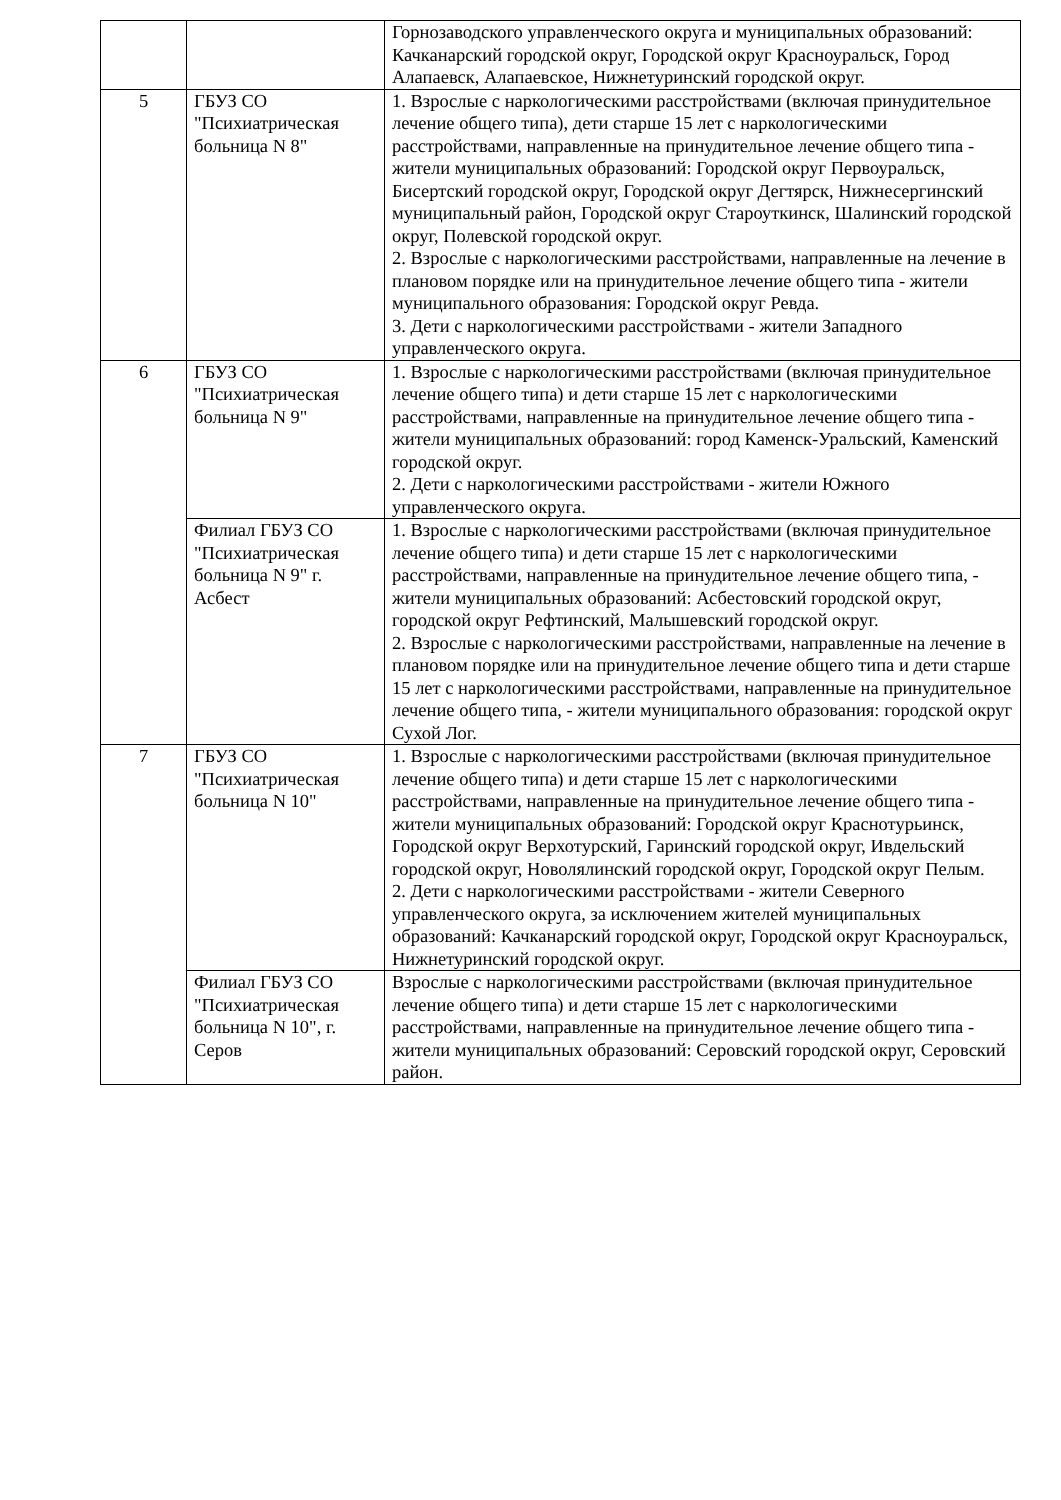| | | Горнозаводского управленческого округа и муниципальных образований: Качканарский городской округ, Городской округ Красноуральск, Город Алапаевск, Алапаевское, Нижнетуринский городской округ. |
| 5 | ГБУЗ СО "Психиатрическая больница N 8" | 1. Взрослые с наркологическими расстройствами (включая принудительное лечение общего типа), дети старше 15 лет с наркологическими расстройствами, направленные на принудительное лечение общего типа - жители муниципальных образований: Городской округ Первоуральск, Бисертский городской округ, Городской округ Дегтярск, Нижнесергинский муниципальный район, Городской округ Староуткинск, Шалинский городской округ, Полевской городской округ. 2. Взрослые с наркологическими расстройствами, направленные на лечение в плановом порядке или на принудительное лечение общего типа - жители муниципального образования: Городской округ Ревда. 3. Дети с наркологическими расстройствами - жители Западного управленческого округа. |
| 6 | ГБУЗ СО "Психиатрическая больница N 9" | 1. Взрослые с наркологическими расстройствами (включая принудительное лечение общего типа) и дети старше 15 лет с наркологическими расстройствами, направленные на принудительное лечение общего типа - жители муниципальных образований: город Каменск-Уральский, Каменский городской округ. 2. Дети с наркологическими расстройствами - жители Южного управленческого округа. |
| | Филиал ГБУЗ СО "Психиатрическая больница N 9" г. Асбест | 1. Взрослые с наркологическими расстройствами (включая принудительное лечение общего типа) и дети старше 15 лет с наркологическими расстройствами, направленные на принудительное лечение общего типа, - жители муниципальных образований: Асбестовский городской округ, городской округ Рефтинский, Малышевский городской округ. 2. Взрослые с наркологическими расстройствами, направленные на лечение в плановом порядке или на принудительное лечение общего типа и дети старше 15 лет с наркологическими расстройствами, направленные на принудительное лечение общего типа, - жители муниципального образования: городской округ Сухой Лог. |
| 7 | ГБУЗ СО "Психиатрическая больница N 10" | 1. Взрослые с наркологическими расстройствами (включая принудительное лечение общего типа) и дети старше 15 лет с наркологическими расстройствами, направленные на принудительное лечение общего типа - жители муниципальных образований: Городской округ Краснотурьинск, Городской округ Верхотурский, Гаринский городской округ, Ивдельский городской округ, Новолялинский городской округ, Городской округ Пелым. 2. Дети с наркологическими расстройствами - жители Северного управленческого округа, за исключением жителей муниципальных образований: Качканарский городской округ, Городской округ Красноуральск, Нижнетуринский городской округ. |
| | Филиал ГБУЗ СО "Психиатрическая больница N 10", г. Серов | Взрослые с наркологическими расстройствами (включая принудительное лечение общего типа) и дети старше 15 лет с наркологическими расстройствами, направленные на принудительное лечение общего типа - жители муниципальных образований: Серовский городской округ, Серовский район. |